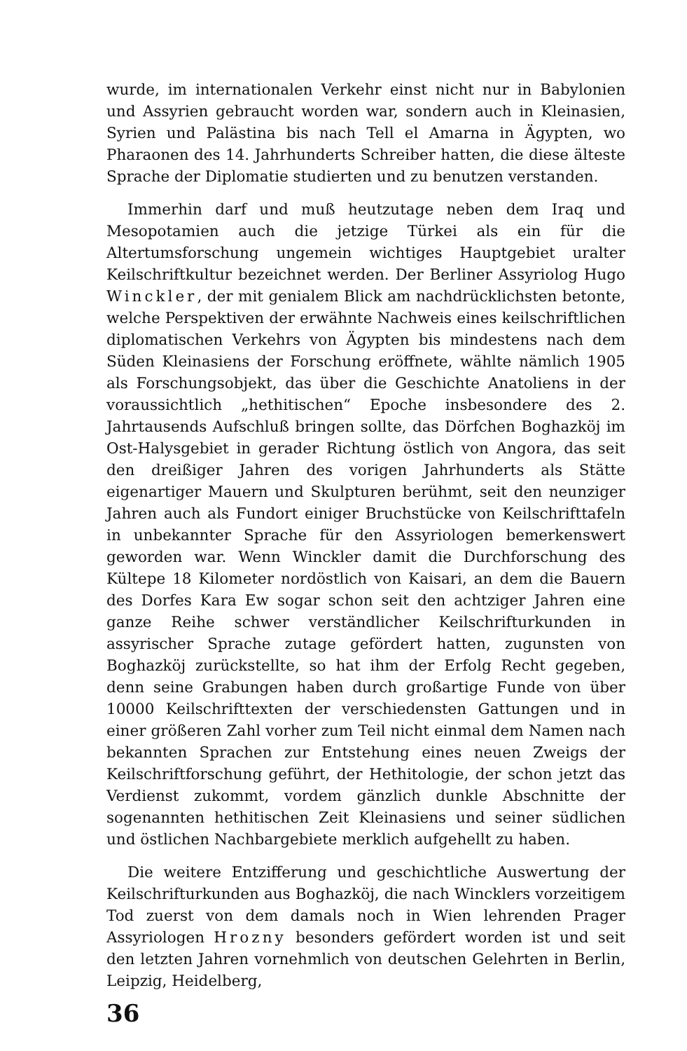wurde, im internationalen Verkehr einst nicht nur in Babylonien und Assyrien gebraucht worden war, sondern auch in Kleinasien, Syrien und Palästina bis nach Tell el Amarna in Ägypten, wo Pharaonen des 14. Jahrhunderts Schreiber hatten, die diese älteste Sprache der Diplomatie studierten und zu benutzen verstanden.
Immerhin darf und muß heutzutage neben dem Iraq und Mesopotamien auch die jetzige Türkei als ein für die Altertumsforschung ungemein wichtiges Hauptgebiet uralter Keilschriftkultur bezeichnet werden. Der Berliner Assyriolog Hugo Winckler, der mit genialem Blick am nachdrücklichsten betonte, welche Perspektiven der erwähnte Nachweis eines keilschriftlichen diplomatischen Verkehrs von Ägypten bis mindestens nach dem Süden Kleinasiens der Forschung eröffnete, wählte nämlich 1905 als Forschungsobjekt, das über die Geschichte Anatoliens in der voraussichtlich „hethitischen“ Epoche insbesondere des 2. Jahrtausends Aufschluß bringen sollte, das Dörfchen Boghazköj im Ost-Halysgebiet in gerader Richtung östlich von Angora, das seit den dreißiger Jahren des vorigen Jahrhunderts als Stätte eigenartiger Mauern und Skulpturen berühmt, seit den neunziger Jahren auch als Fundort einiger Bruchstücke von Keilschrifttafeln in unbekannter Sprache für den Assyriologen bemerkenswert geworden war. Wenn Winckler damit die Durchforschung des Kültepe 18 Kilometer nordöstlich von Kaisari, an dem die Bauern des Dorfes Kara Ew sogar schon seit den achtziger Jahren eine ganze Reihe schwer verständlicher Keilschrifturkunden in assyrischer Sprache zutage gefördert hatten, zugunsten von Boghazköj zurückstellte, so hat ihm der Erfolg Recht gegeben, denn seine Grabungen haben durch großartige Funde von über 10000 Keilschrifttexten der verschiedensten Gattungen und in einer größeren Zahl vorher zum Teil nicht einmal dem Namen nach bekannten Sprachen zur Entstehung eines neuen Zweigs der Keilschriftforschung geführt, der Hethitologie, der schon jetzt das Verdienst zukommt, vordem gänzlich dunkle Abschnitte der sogenannten hethitischen Zeit Kleinasiens und seiner südlichen und östlichen Nachbargebiete merklich aufgehellt zu haben.
Die weitere Entzifferung und geschichtliche Auswertung der Keilschrifturkunden aus Boghazköj, die nach Wincklers vorzeitigem Tod zuerst von dem damals noch in Wien lehrenden Prager Assyriologen Hrozny besonders gefördert worden ist und seit den letzten Jahren vornehmlich von deutschen Gelehrten in Berlin, Leipzig, Heidelberg,
36